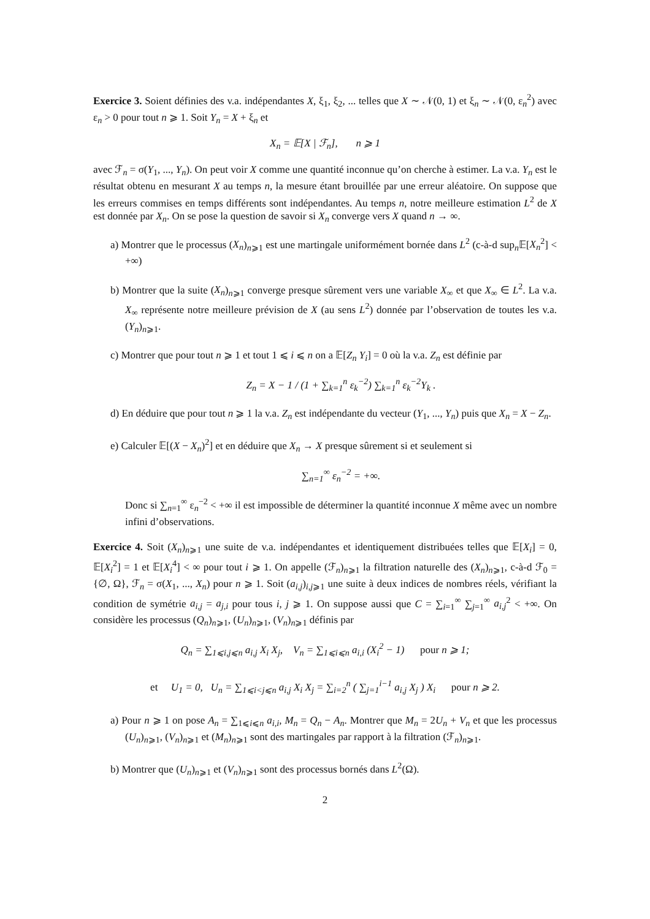Exercice 3. Soient définies des v.a. indépendantes X, ξ<sub>1</sub>, ξ<sub>2</sub>, ... telles que X ∼ 𝒩(0, 1) et ξ<sub>n</sub> ∼ 𝒩(0, ε<sub>n</sub><sup>2</sup>) avec ε<sub>n</sub> > 0 pour tout n ⩾ 1. Soit Y<sub>n</sub> = X + ξ<sub>n</sub> et
X<sub>n</sub> = 𝔼[X | ℱ<sub>n</sub>], n ⩾ 1
avec ℱ<sub>n</sub> = σ(Y<sub>1</sub>, ..., Y<sub>n</sub>). On peut voir X comme une quantité inconnue qu’on cherche à estimer. La v.a. Y<sub>n</sub> est le résultat obtenu en mesurant X au temps n, la mesure étant brouillée par une erreur aléatoire. On suppose que les erreurs commises en temps différents sont indépendantes. Au temps n, notre meilleure estimation L<sup>2</sup> de X est donnée par X<sub>n</sub>. On se pose la question de savoir si X<sub>n</sub> converge vers X quand n → ∞.
a) Montrer que le processus (X<sub>n</sub>)<sub>n⩾1</sub> est une martingale uniformément bornée dans L<sup>2</sup> (c-à-d sup<sub>n</sub>𝔼[X<sub>n</sub><sup>2</sup>] < +∞)
b) Montrer que la suite (X<sub>n</sub>)<sub>n⩾1</sub> converge presque sûrement vers une variable X<sub>∞</sub> et que X<sub>∞</sub> ∈ L<sup>2</sup>. La v.a. X<sub>∞</sub> représente notre meilleure prévision de X (au sens L<sup>2</sup>) donnée par l’observation de toutes les v.a. (Y<sub>n</sub>)<sub>n⩾1</sub>.
c) Montrer que pour tout n ⩾ 1 et tout 1 ⩽ i ⩽ n on a 𝔼[Z<sub>n</sub> Y<sub>i</sub>] = 0 où la v.a. Z<sub>n</sub> est définie par
Z<sub>n</sub> = X − 1 / (1 + ∑<sub>k=1</sub><sup>n</sup> ε<sub>k</sub><sup>−2</sup>) ∑<sub>k=1</sub><sup>n</sup> ε<sub>k</sub><sup>−2</sup>Y<sub>k</sub> .
d) En déduire que pour tout n ⩾ 1 la v.a. Z<sub>n</sub> est indépendante du vecteur (Y<sub>1</sub>, ..., Y<sub>n</sub>) puis que X<sub>n</sub> = X − Z<sub>n</sub>.
e) Calculer 𝔼[(X − X<sub>n</sub>)<sup>2</sup>] et en déduire que X<sub>n</sub> → X presque sûrement si et seulement si
∑<sub>n=1</sub><sup>∞</sup> ε<sub>n</sub><sup>−2</sup> = +∞.
Donc si ∑<sub>n=1</sub><sup>∞</sup> ε<sub>n</sub><sup>−2</sup> < +∞ il est impossible de déterminer la quantité inconnue X même avec un nombre infini d’observations.
Exercice 4. Soit (X<sub>n</sub>)<sub>n⩾1</sub> une suite de v.a. indépendantes et identiquement distribuées telles que 𝔼[X<sub>i</sub>] = 0, 𝔼[X<sub>i</sub><sup>2</sup>] = 1 et 𝔼[X<sub>i</sub><sup>4</sup>] < ∞ pour tout i ⩾ 1. On appelle (ℱ<sub>n</sub>)<sub>n⩾1</sub> la filtration naturelle des (X<sub>n</sub>)<sub>n⩾1</sub>, c-à-d ℱ<sub>0</sub> = {∅, Ω}, ℱ<sub>n</sub> = σ(X<sub>1</sub>, ..., X<sub>n</sub>) pour n ⩾ 1. Soit (a<sub>i,j</sub>)<sub>i,j⩾1</sub> une suite à deux indices de nombres réels, vérifiant la condition de symétrie a<sub>i,j</sub> = a<sub>j,i</sub> pour tous i, j ⩾ 1. On suppose aussi que C = ∑<sub>i=1</sub><sup>∞</sup> ∑<sub>j=1</sub><sup>∞</sup> a<sub>i,j</sub><sup>2</sup> < +∞. On considère les processus (Q<sub>n</sub>)<sub>n⩾1</sub>, (U<sub>n</sub>)<sub>n⩾1</sub>, (V<sub>n</sub>)<sub>n⩾1</sub> définis par
Q<sub>n</sub> = ∑<sub>1⩽i,j⩽n</sub> a<sub>i,j</sub> X<sub>i</sub> X<sub>j</sub>, V<sub>n</sub> = ∑<sub>1⩽i⩽n</sub> a<sub>i,i</sub> (X<sub>i</sub><sup>2</sup> − 1) pour n ⩾ 1;
et U<sub>1</sub> = 0, U<sub>n</sub> = ∑<sub>1⩽i<j⩽n</sub> a<sub>i,j</sub> X<sub>i</sub> X<sub>j</sub> = ∑<sub>i=2</sub><sup>n</sup> ( ∑<sub>j=1</sub><sup>i−1</sup> a<sub>i,j</sub> X<sub>j</sub> ) X<sub>i</sub> pour n ⩾ 2.
a) Pour n ⩾ 1 on pose A<sub>n</sub> = ∑<sub>1⩽i⩽n</sub> a<sub>i,i</sub>, M<sub>n</sub> = Q<sub>n</sub> − A<sub>n</sub>. Montrer que M<sub>n</sub> = 2U<sub>n</sub> + V<sub>n</sub> et que les processus (U<sub>n</sub>)<sub>n⩾1</sub>, (V<sub>n</sub>)<sub>n⩾1</sub> et (M<sub>n</sub>)<sub>n⩾1</sub> sont des martingales par rapport à la filtration (ℱ<sub>n</sub>)<sub>n⩾1</sub>.
b) Montrer que (U<sub>n</sub>)<sub>n⩾1</sub> et (V<sub>n</sub>)<sub>n⩾1</sub> sont des processus bornés dans L<sup>2</sup>(Ω).
2